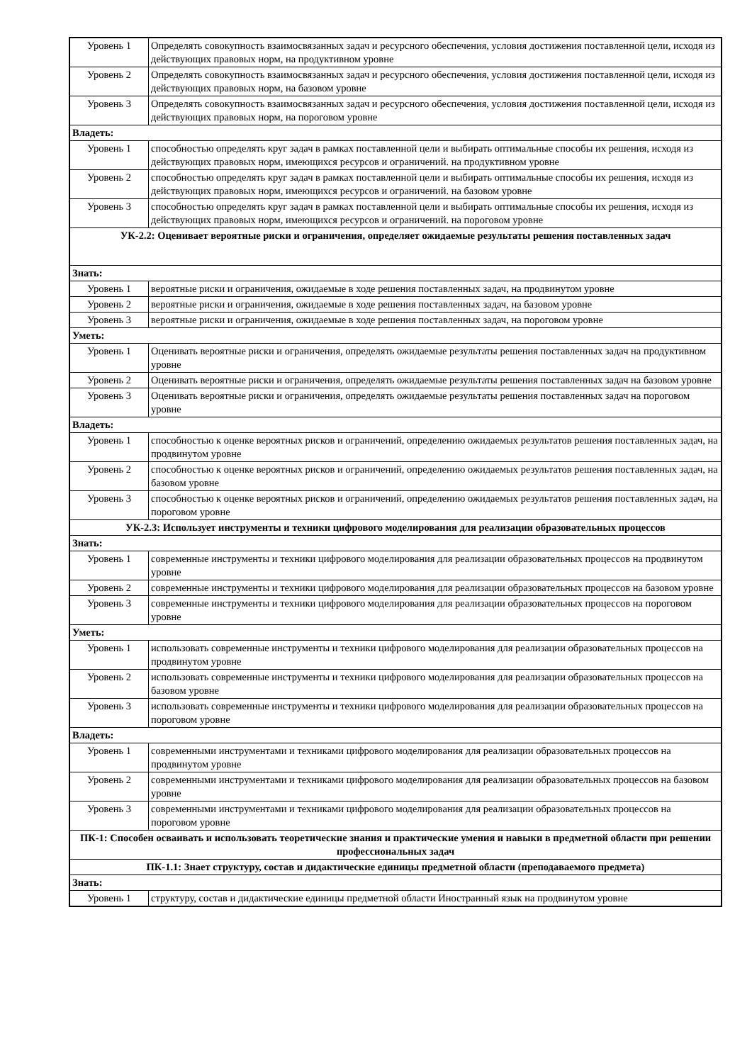| Уровень 1 | Определять совокупность взаимосвязанных задач и ресурсного обеспечения, условия достижения поставленной цели, исходя из действующих правовых норм, на продуктивном уровне |
| Уровень 2 | Определять совокупность взаимосвязанных задач и ресурсного обеспечения, условия достижения поставленной цели, исходя из действующих правовых норм, на базовом уровне |
| Уровень 3 | Определять совокупность взаимосвязанных задач и ресурсного обеспечения, условия достижения поставленной цели, исходя из действующих правовых норм, на пороговом уровне |
| Владеть: | |
| Уровень 1 | способностью определять круг задач в рамках поставленной цели и выбирать оптимальные способы их решения, исходя из действующих правовых норм, имеющихся ресурсов и ограничений. на продуктивном уровне |
| Уровень 2 | способностью определять круг задач в рамках поставленной цели и выбирать оптимальные способы их решения, исходя из действующих правовых норм, имеющихся ресурсов и ограничений. на базовом уровне |
| Уровень 3 | способностью определять круг задач в рамках поставленной цели и выбирать оптимальные способы их решения, исходя из действующих правовых норм, имеющихся ресурсов и ограничений. на пороговом уровне |
| УК-2.2: Оценивает вероятные риски и ограничения, определяет ожидаемые результаты решения поставленных задач | |
| Знать: | |
| Уровень 1 | вероятные риски и ограничения, ожидаемые в ходе решения поставленных задач, на продвинутом уровне |
| Уровень 2 | вероятные риски и ограничения, ожидаемые в ходе решения поставленных задач, на базовом уровне |
| Уровень 3 | вероятные риски и ограничения, ожидаемые в ходе решения поставленных задач, на пороговом уровне |
| Уметь: | |
| Уровень 1 | Оценивать вероятные риски и ограничения, определять ожидаемые результаты решения поставленных задач на продуктивном уровне |
| Уровень 2 | Оценивать вероятные риски и ограничения, определять ожидаемые результаты решения поставленных задач на базовом уровне |
| Уровень 3 | Оценивать вероятные риски и ограничения, определять ожидаемые результаты решения поставленных задач на пороговом уровне |
| Владеть: | |
| Уровень 1 | способностью к оценке вероятных рисков и ограничений, определению ожидаемых результатов решения поставленных задач, на продвинутом уровне |
| Уровень 2 | способностью к оценке вероятных рисков и ограничений, определению ожидаемых результатов решения поставленных задач, на базовом уровне |
| Уровень 3 | способностью к оценке вероятных рисков и ограничений, определению ожидаемых результатов решения поставленных задач, на пороговом уровне |
| УК-2.3: Использует инструменты и техники цифрового моделирования для реализации образовательных процессов | |
| Знать: | |
| Уровень 1 | современные инструменты и техники цифрового моделирования для реализации образовательных процессов на продвинутом уровне |
| Уровень 2 | современные инструменты и техники цифрового моделирования для реализации образовательных процессов на базовом уровне |
| Уровень 3 | современные инструменты и техники цифрового моделирования для реализации образовательных процессов на пороговом уровне |
| Уметь: | |
| Уровень 1 | использовать современные инструменты и техники цифрового моделирования для реализации образовательных процессов на продвинутом уровне |
| Уровень 2 | использовать современные инструменты и техники цифрового моделирования для реализации образовательных процессов на базовом уровне |
| Уровень 3 | использовать современные инструменты и техники цифрового моделирования для реализации образовательных процессов на пороговом уровне |
| Владеть: | |
| Уровень 1 | современными инструментами и техниками цифрового моделирования для реализации образовательных процессов на продвинутом уровне |
| Уровень 2 | современными инструментами и техниками цифрового моделирования для реализации образовательных процессов на базовом уровне |
| Уровень 3 | современными инструментами и техниками цифрового моделирования для реализации образовательных процессов на пороговом уровне |
| ПК-1: Способен осваивать и использовать теоретические знания и практические умения и навыки в предметной области при решении профессиональных задач | |
| ПК-1.1: Знает структуру, состав и дидактические единицы предметной области (преподаваемого предмета) | |
| Знать: | |
| Уровень 1 | структуру, состав и дидактические единицы предметной области Иностранный язык на продвинутом уровне |